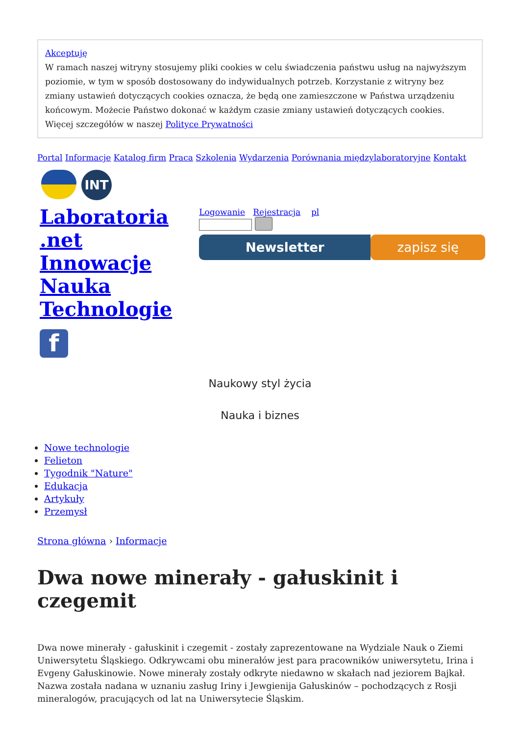Akceptuję
W ramach naszej witryny stosujemy pliki cookies w celu świadczenia państwu usług na najwyższym poziomie, w tym w sposób dostosowany do indywidualnych potrzeb. Korzystanie z witryny bez zmiany ustawień dotyczących cookies oznacza, że będą one zamieszczone w Państwa urządzeniu końcowym. Możecie Państwo dokonać w każdym czasie zmiany ustawień dotyczących cookies. Więcej szczegółów w naszej Polityce Prywatności
Portal Informacje Katalog firm Praca Szkolenia Wydarzenia Porównania międzylaboratoryjne Kontakt
INT
Laboratoria
.net
Innowacje
Nauka
Technologie
f
Logowanie Rejestracja pl
Newsletter zapisz się
Naukowy styl życia
Nauka i biznes
Nowe technologie
Felieton
Tygodnik "Nature"
Edukacja
Artykuły
Przemysł
Strona główna › Informacje
Dwa nowe minerały - gałuskinit i czegemit
Dwa nowe minerały - gałuskinit i czegemit - zostały zaprezentowane na Wydziale Nauk o Ziemi Uniwersytetu Śląskiego. Odkrywcami obu minerałów jest para pracowników uniwersytetu, Irina i Evgeny Gałuskinowie. Nowe minerały zostały odkryte niedawno w skałach nad jeziorem Bajkał. Nazwa została nadana w uznaniu zasług Iriny i Jewgienija Gałuskinów – pochodzących z Rosji mineralogów, pracujących od lat na Uniwersytecie Śląskim.